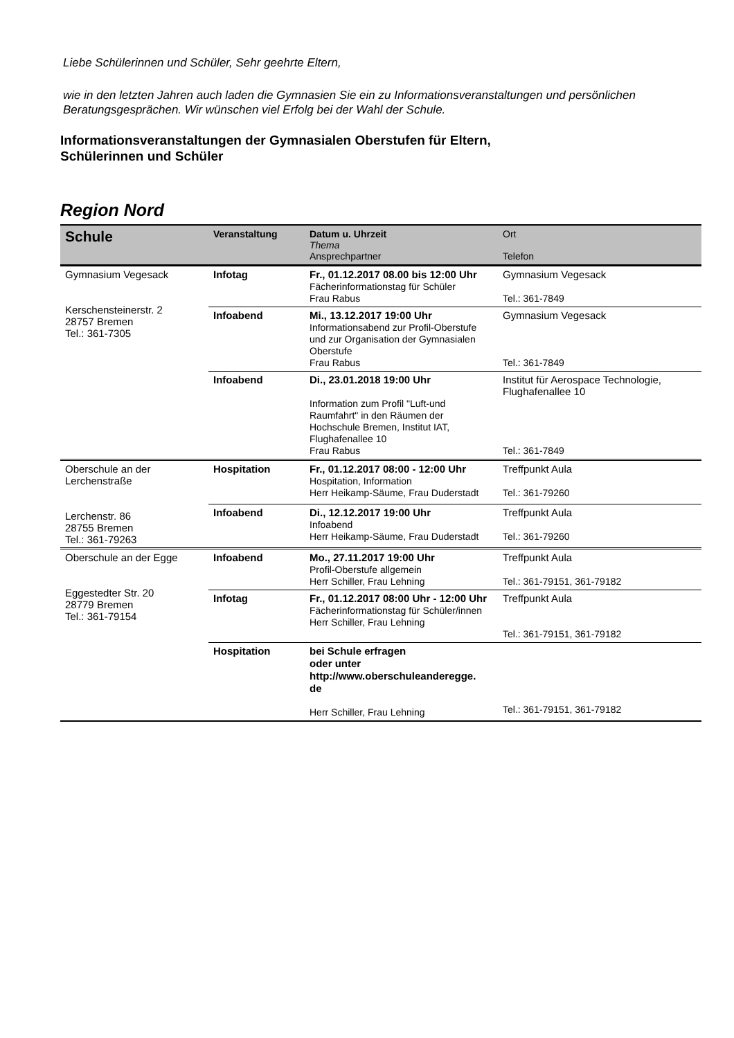Liebe Schülerinnen und Schüler, Sehr geehrte Eltern,
wie in den letzten Jahren auch laden die Gymnasien Sie ein zu Informationsveranstaltungen und persönlichen Beratungsgesprächen. Wir wünschen viel Erfolg bei der Wahl der Schule.
Informationsveranstaltungen der Gymnasialen Oberstufen für Eltern,
Schülerinnen und Schüler
Region Nord
| Schule | Veranstaltung | Datum u. Uhrzeit Thema Ansprechpartner | Ort Telefon |
| --- | --- | --- | --- |
| Gymnasium Vegesack Kerschensteinerstr. 2 28757 Bremen Tel.: 361-7305 | Infotag | Fr., 01.12.2017 08.00 bis 12:00 Uhr Fächerinformationstag für Schüler Frau Rabus | Gymnasium Vegesack Tel.: 361-7849 |
| | Infoabend | Mi., 13.12.2017 19:00 Uhr Informationsabend zur Profil-Oberstufe und zur Organisation der Gymnasialen Oberstufe Frau Rabus | Gymnasium Vegesack Tel.: 361-7849 |
| | Infoabend | Di., 23.01.2018 19:00 Uhr Information zum Profil "Luft-und Raumfahrt" in den Räumen der Hochschule Bremen, Institut IAT, Flughafenallee 10 Frau Rabus | Institut für Aerospace Technologie, Flughafenallee 10 Tel.: 361-7849 |
| Oberschule an der Lerchenstraße Lerchenstr. 86 28755 Bremen Tel.: 361-79263 | Hospitation | Fr., 01.12.2017 08:00 - 12:00 Uhr Hospitation, Information Herr Heikamp-Säume, Frau Duderstadt | Treffpunkt Aula Tel.: 361-79260 |
| | Infoabend | Di., 12.12.2017 19:00 Uhr Infoabend Herr Heikamp-Säume, Frau Duderstadt | Treffpunkt Aula Tel.: 361-79260 |
| Oberschule an der Egge Eggestedter Str. 20 28779 Bremen Tel.: 361-79154 | Infoabend | Mo., 27.11.2017 19:00 Uhr Profil-Oberstufe allgemein Herr Schiller, Frau Lehning | Treffpunkt Aula Tel.: 361-79151, 361-79182 |
| | Infotag | Fr., 01.12.2017 08:00 Uhr - 12:00 Uhr Fächerinformationstag für Schüler/innen Herr Schiller, Frau Lehning | Treffpunkt Aula Tel.: 361-79151, 361-79182 |
| | Hospitation | bei Schule erfragen oder unter http://www.oberschuleanderegge. de Herr Schiller, Frau Lehning | Tel.: 361-79151, 361-79182 |